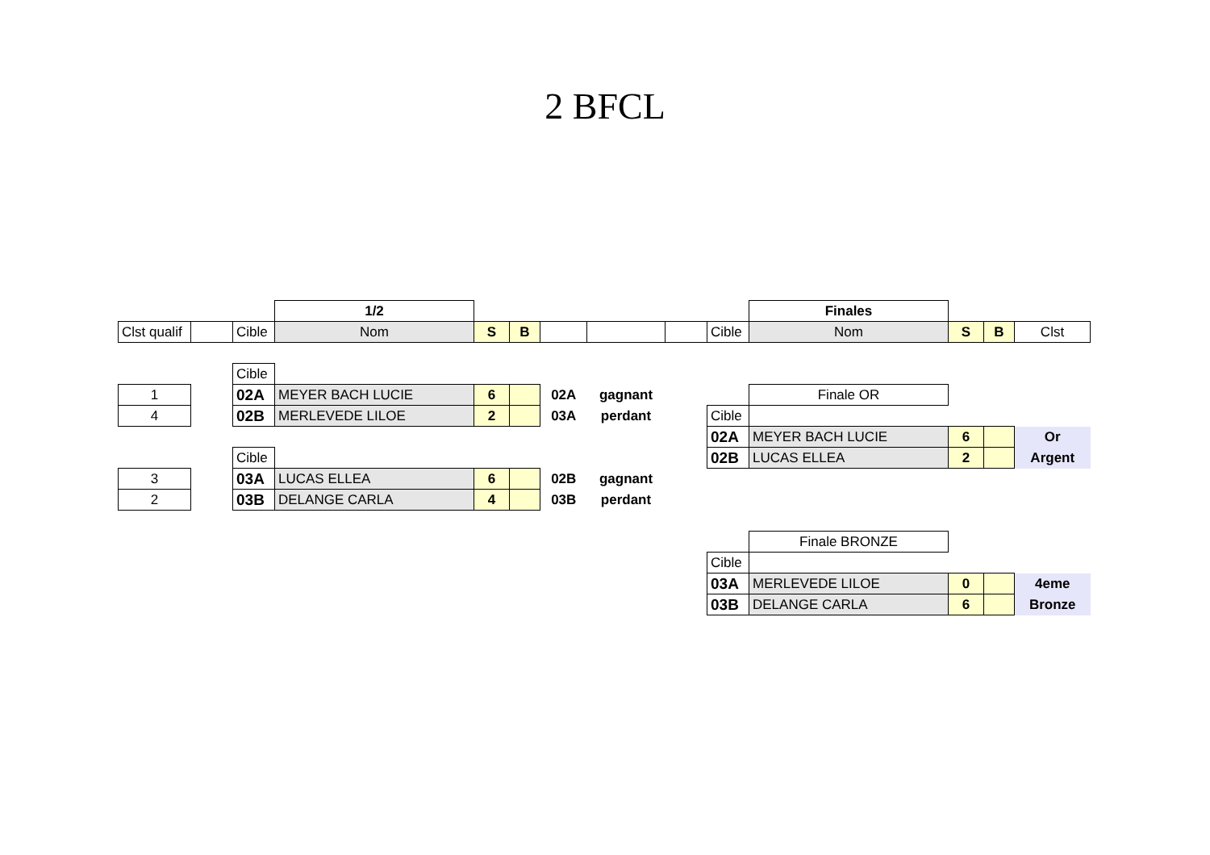2 BFCL
| | | | 1/2 | | | | | | | Finales | | | |
| Clst qualif | | Cible | Nom | S | B | | | | Cible | Nom | S | B | Clst |
| | | Cible | | | | | | | | | | | |
| 1 | | 02A | MEYER BACH LUCIE | 6 | | 02A | gagnant | | | Finale OR | | | |
| 4 | | 02B | MERLEVEDE LILOE | 2 | | 03A | perdant | | Cible | | | | |
| | | | | | | | | | 02A | MEYER BACH LUCIE | 6 | | Or |
| | | Cible | | | | | | | 02B | LUCAS ELLEA | 2 | | Argent |
| 3 | | 03A | LUCAS ELLEA | 6 | | 02B | gagnant | | | | | | |
| 2 | | 03B | DELANGE CARLA | 4 | | 03B | perdant | | | | | | |
| | | | | | | | | | | Finale BRONZE | | | |
| | | | | | | | | | Cible | | | | |
| | | | | | | | | | 03A | MERLEVEDE LILOE | 0 | | 4eme |
| | | | | | | | | | 03B | DELANGE CARLA | 6 | | Bronze |